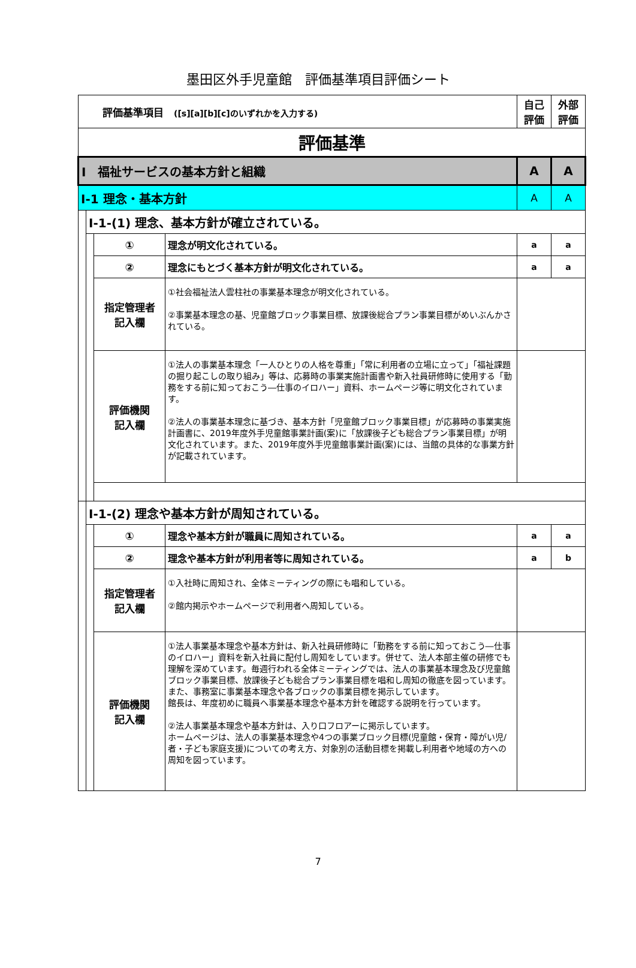墨田区外手児童館　評価基準項目評価シート
| 評価基準項目 ([s][a][b][c]のいずれかを入力する) | | | | 自己 評価 | 外部 評価 |
| 評価基準 | | | | | |
| Ⅰ 福祉サービスの基本方針と組織 | | | | A | A |
| Ⅰ-1 理念・基本方針 | | | | A | A |
| | Ⅰ-1-(1) 理念、基本方針が確立されている。 | | | | |
| | | ① | 理念が明文化されている。 | a | a |
| | | ② | 理念にもとづく基本方針が明文化されている。 | a | a |
| | | 指定管理者 記入欄 | ①社会福祉法人雲柱社の事業基本理念が明文化されている。 ②事業基本理念の基、児童館ブロック事業目標、放課後総合プラン事業目標がめいぶんかされている。 | | |
| | | 評価機関 記入欄 | ①法人の事業基本理念「一人ひとりの人格を尊重」「常に利用者の立場に立って」「福祉課題の掘り起こしの取り組み」等は、応募時の事業実施計画書や新入社員研修時に使用する「勤務をする前に知っておこう―仕事のイロハー」資料、ホームページ等に明文化されています。 ②法人の事業基本理念に基づき、基本方針「児童館ブロック事業目標」が応募時の事業実施計画書に、2019年度外手児童館事業計画(案)に「放課後子ども総合プラン事業目標」が明文化されています。また、2019年度外手児童館事業計画(案)には、当館の具体的な事業方針が記載されています。 | | |
| | Ⅰ-1-(2) 理念や基本方針が周知されている。 | | | | |
| | | ① | 理念や基本方針が職員に周知されている。 | a | a |
| | | ② | 理念や基本方針が利用者等に周知されている。 | a | b |
| | | 指定管理者 記入欄 | ①入社時に周知され、全体ミーティングの際にも唱和している。 ②館内掲示やホームページで利用者へ周知している。 | | |
| | | 評価機関 記入欄 | ①法人事業基本理念や基本方針は、新入社員研修時に「勤務をする前に知っておこう―仕事のイロハー」資料を新入社員に配付し周知をしています。併せて、法人本部主催の研修でも理解を深めています。毎週行われる全体ミーティングでは、法人の事業基本理念及び児童館ブロック事業目標、放課後子ども総合プラン事業目標を唱和し周知の徹底を図っています。また、事務室に事業基本理念や各ブロックの事業目標を掲示しています。 館長は、年度初めに職員へ事業基本理念や基本方針を確認する説明を行っています。 ②法人事業基本理念や基本方針は、入り口フロアーに掲示しています。 ホームページは、法人の事業基本理念や4つの事業ブロック目標(児童館・保育・障がい児/者・子ども家庭支援)についての考え方、対象別の活動目標を掲載し利用者や地域の方への周知を図っています。 | | |
7